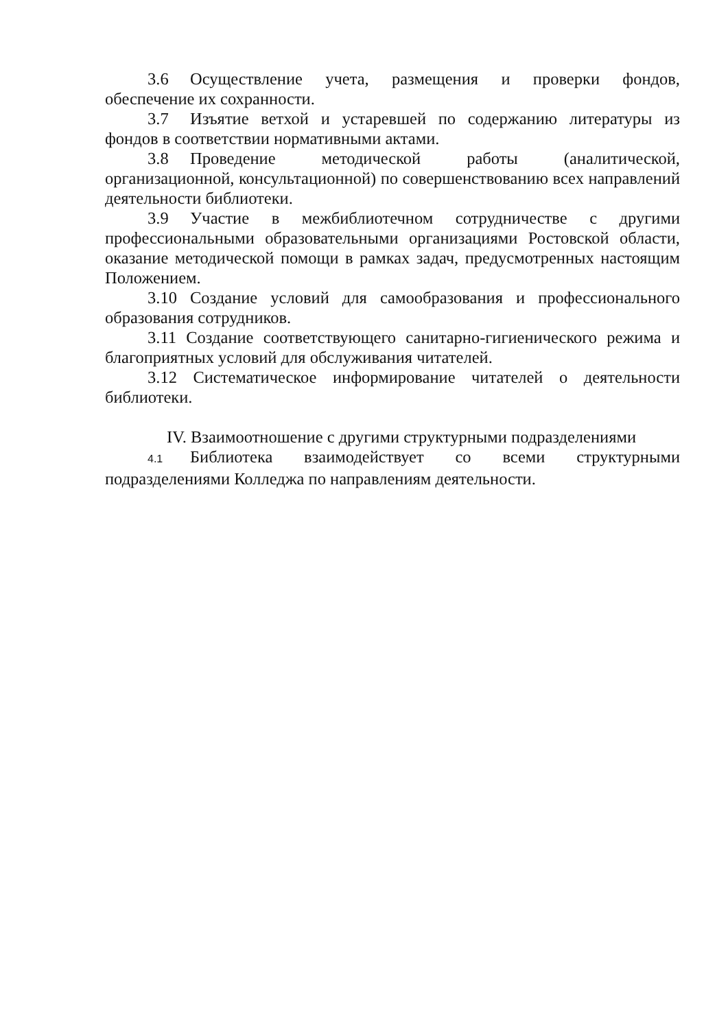3.6 Осуществление учета, размещения и проверки фондов, обеспечение их сохранности.
3.7 Изъятие ветхой и устаревшей по содержанию литературы из фондов в соответствии нормативными актами.
3.8 Проведение методической работы (аналитической, организационной, консультационной) по совершенствованию всех направлений деятельности библиотеки.
3.9 Участие в межбиблиотечном сотрудничестве с другими профессиональными образовательными организациями Ростовской области, оказание методической помощи в рамках задач, предусмотренных настоящим Положением.
3.10 Создание условий для самообразования и профессионального образования сотрудников.
3.11 Создание соответствующего санитарно-гигиенического режима и благоприятных условий для обслуживания читателей.
3.12 Систематическое информирование читателей о деятельности библиотеки.
IV. Взаимоотношение с другими структурными подразделениями
4.1 Библиотека взаимодействует со всеми структурными подразделениями Колледжа по направлениям деятельности.